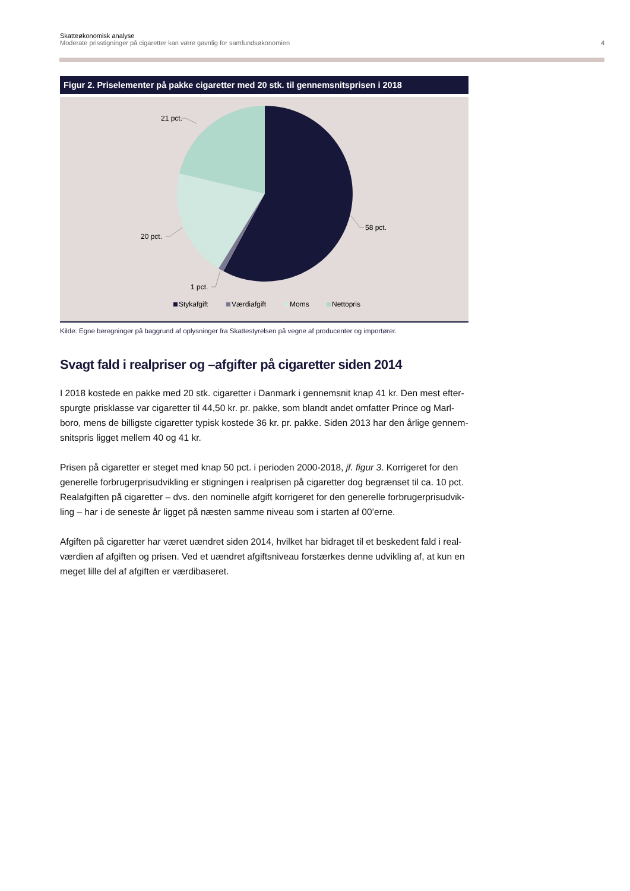Skatteøkonomisk analyse
Moderate prisstigninger på cigaretter kan være gavnlig for samfundsøkonomien 4
Figur 2. Priselementer på pakke cigaretter med 20 stk. til gennemsnitsprisen i 2018
58 pct.
21 pct.
20 pct.
1 pct.
Stykafgift
Værdiafgift
Moms
Nettopris
Kilde: Egne beregninger på baggrund af oplysninger fra Skattestyrelsen på vegne af producenter og importører.
Svagt fald i realpriser og –afgifter på cigaretter siden 2014
I 2018 kostede en pakke med 20 stk. cigaretter i Danmark i gennemsnit knap 41 kr. Den mest efter-spurgte prisklasse var cigaretter til 44,50 kr. pr. pakke, som blandt andet omfatter Prince og Marl-boro, mens de billigste cigaretter typisk kostede 36 kr. pr. pakke. Siden 2013 har den årlige gennem-snitspris ligget mellem 40 og 41 kr.
Prisen på cigaretter er steget med knap 50 pct. i perioden 2000-2018, jf. figur 3. Korrigeret for den generelle forbrugerprisudvikling er stigningen i realprisen på cigaretter dog begrænset til ca. 10 pct. Realafgiften på cigaretter – dvs. den nominelle afgift korrigeret for den generelle forbrugerprisudvik-ling – har i de seneste år ligget på næsten samme niveau som i starten af 00’erne.
Afgiften på cigaretter har været uændret siden 2014, hvilket har bidraget til et beskedent fald i real-værdien af afgiften og prisen. Ved et uændret afgiftsniveau forstærkes denne udvikling af, at kun en meget lille del af afgiften er værdibaseret.